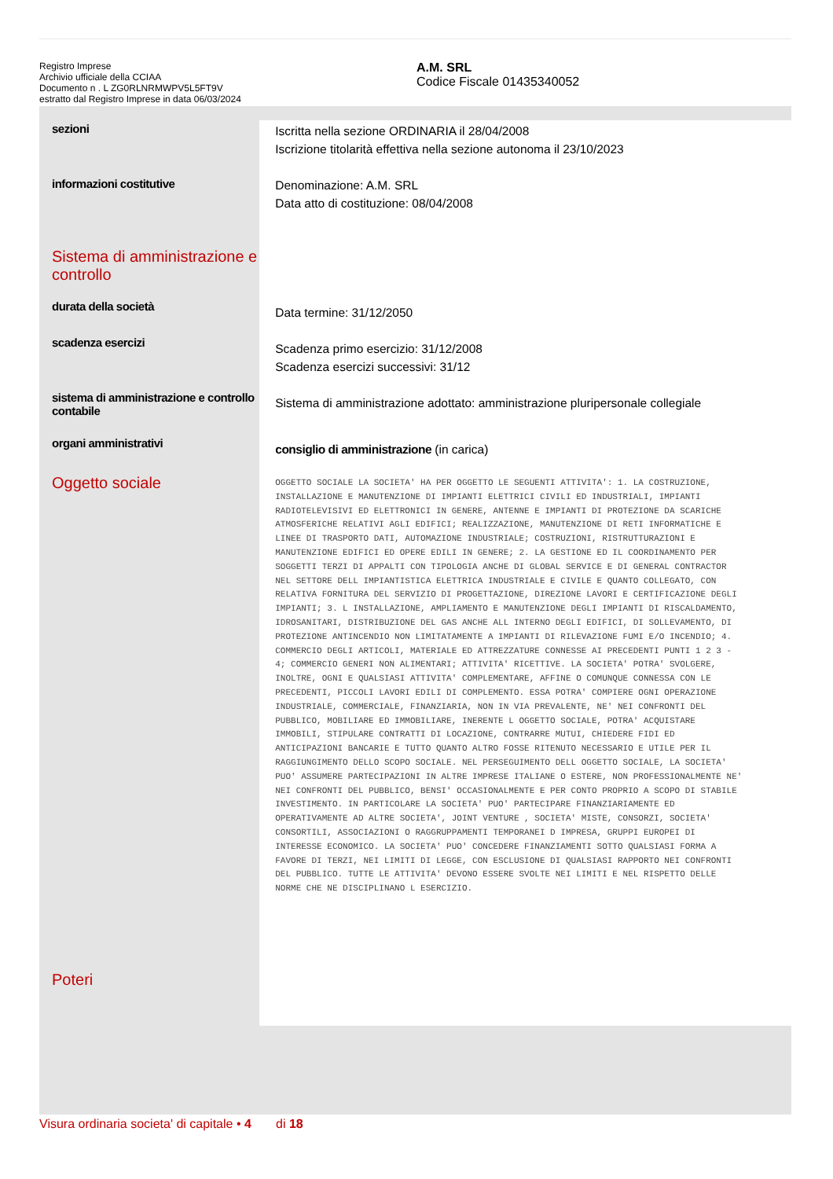Registro Imprese
Archivio ufficiale della CCIAA
Documento n . L ZG0RLNRMWPV5L5FT9V
estratto dal Registro Imprese in data 06/03/2024
A.M. SRL
Codice Fiscale 01435340052
sezioni
informazioni costitutive
Sistema di amministrazione e controllo
durata della società
scadenza esercizi
sistema di amministrazione e controllo contabile
organi amministrativi
Oggetto sociale
Poteri
Iscritta nella sezione ORDINARIA il 28/04/2008
Iscrizione titolarità effettiva nella sezione autonoma il 23/10/2023
Denominazione: A.M. SRL
Data atto di costituzione: 08/04/2008
Data termine: 31/12/2050
Scadenza primo esercizio: 31/12/2008
Scadenza esercizi successivi: 31/12
Sistema di amministrazione adottato: amministrazione pluripersonale collegiale
consiglio di amministrazione (in carica)
OGGETTO SOCIALE LA SOCIETA' HA PER OGGETTO LE SEGUENTI ATTIVITA': 1. LA COSTRUZIONE, INSTALLAZIONE E MANUTENZIONE DI IMPIANTI ELETTRICI CIVILI ED INDUSTRIALI, IMPIANTI RADIOTELEVISIVI ED ELETTRONICI IN GENERE, ANTENNE E IMPIANTI DI PROTEZIONE DA SCARICHE ATMOSFERICHE RELATIVI AGLI EDIFICI; REALIZZAZIONE, MANUTENZIONE DI RETI INFORMATICHE E LINEE DI TRASPORTO DATI, AUTOMAZIONE INDUSTRIALE; COSTRUZIONI, RISTRUTTURAZIONI E MANUTENZIONE EDIFICI ED OPERE EDILI IN GENERE; 2. LA GESTIONE ED IL COORDINAMENTO PER SOGGETTI TERZI DI APPALTI CON TIPOLOGIA ANCHE DI GLOBAL SERVICE E DI GENERAL CONTRACTOR NEL SETTORE DELL IMPIANTISTICA ELETTRICA INDUSTRIALE E CIVILE E QUANTO COLLEGATO, CON RELATIVA FORNITURA DEL SERVIZIO DI PROGETTAZIONE, DIREZIONE LAVORI E CERTIFICAZIONE DEGLI IMPIANTI; 3. L INSTALLAZIONE, AMPLIAMENTO E MANUTENZIONE DEGLI IMPIANTI DI RISCALDAMENTO, IDROSANITARI, DISTRIBUZIONE DEL GAS ANCHE ALL INTERNO DEGLI EDIFICI, DI SOLLEVAMENTO, DI PROTEZIONE ANTINCENDIO NON LIMITATAMENTE A IMPIANTI DI RILEVAZIONE FUMI E/O INCENDIO; 4. COMMERCIO DEGLI ARTICOLI, MATERIALE ED ATTREZZATURE CONNESSE AI PRECEDENTI PUNTI 1 2 3 - 4; COMMERCIO GENERI NON ALIMENTARI; ATTIVITA' RICETTIVE. LA SOCIETA' POTRA' SVOLGERE, INOLTRE, OGNI E QUALSIASI ATTIVITA' COMPLEMENTARE, AFFINE O COMUNQUE CONNESSA CON LE PRECEDENTI, PICCOLI LAVORI EDILI DI COMPLEMENTO. ESSA POTRA' COMPIERE OGNI OPERAZIONE INDUSTRIALE, COMMERCIALE, FINANZIARIA, NON IN VIA PREVALENTE, NE' NEI CONFRONTI DEL PUBBLICO, MOBILIARE ED IMMOBILIARE, INERENTE L OGGETTO SOCIALE, POTRA' ACQUISTARE IMMOBILI, STIPULARE CONTRATTI DI LOCAZIONE, CONTRARRE MUTUI, CHIEDERE FIDI ED ANTICIPAZIONI BANCARIE E TUTTO QUANTO ALTRO FOSSE RITENUTO NECESSARIO E UTILE PER IL RAGGIUNGIMENTO DELLO SCOPO SOCIALE. NEL PERSEGUIMENTO DELL OGGETTO SOCIALE, LA SOCIETA' PUO' ASSUMERE PARTECIPAZIONI IN ALTRE IMPRESE ITALIANE O ESTERE, NON PROFESSIONALMENTE NE' NEI CONFRONTI DEL PUBBLICO, BENSI' OCCASIONALMENTE E PER CONTO PROPRIO A SCOPO DI STABILE INVESTIMENTO. IN PARTICOLARE LA SOCIETA' PUO' PARTECIPARE FINANZIARIAMENTE ED OPERATIVAMENTE AD ALTRE SOCIETA', JOINT VENTURE , SOCIETA' MISTE, CONSORZI, SOCIETA' CONSORTILI, ASSOCIAZIONI O RAGGRUPPAMENTI TEMPORANEI D IMPRESA, GRUPPI EUROPEI DI INTERESSE ECONOMICO. LA SOCIETA' PUO' CONCEDERE FINANZIAMENTI SOTTO QUALSIASI FORMA A FAVORE DI TERZI, NEI LIMITI DI LEGGE, CON ESCLUSIONE DI QUALSIASI RAPPORTO NEI CONFRONTI DEL PUBBLICO. TUTTE LE ATTIVITA' DEVONO ESSERE SVOLTE NEI LIMITI E NEL RISPETTO DELLE NORME CHE NE DISCIPLINANO L ESERCIZIO.
Visura ordinaria societa' di capitale • 4 di 18